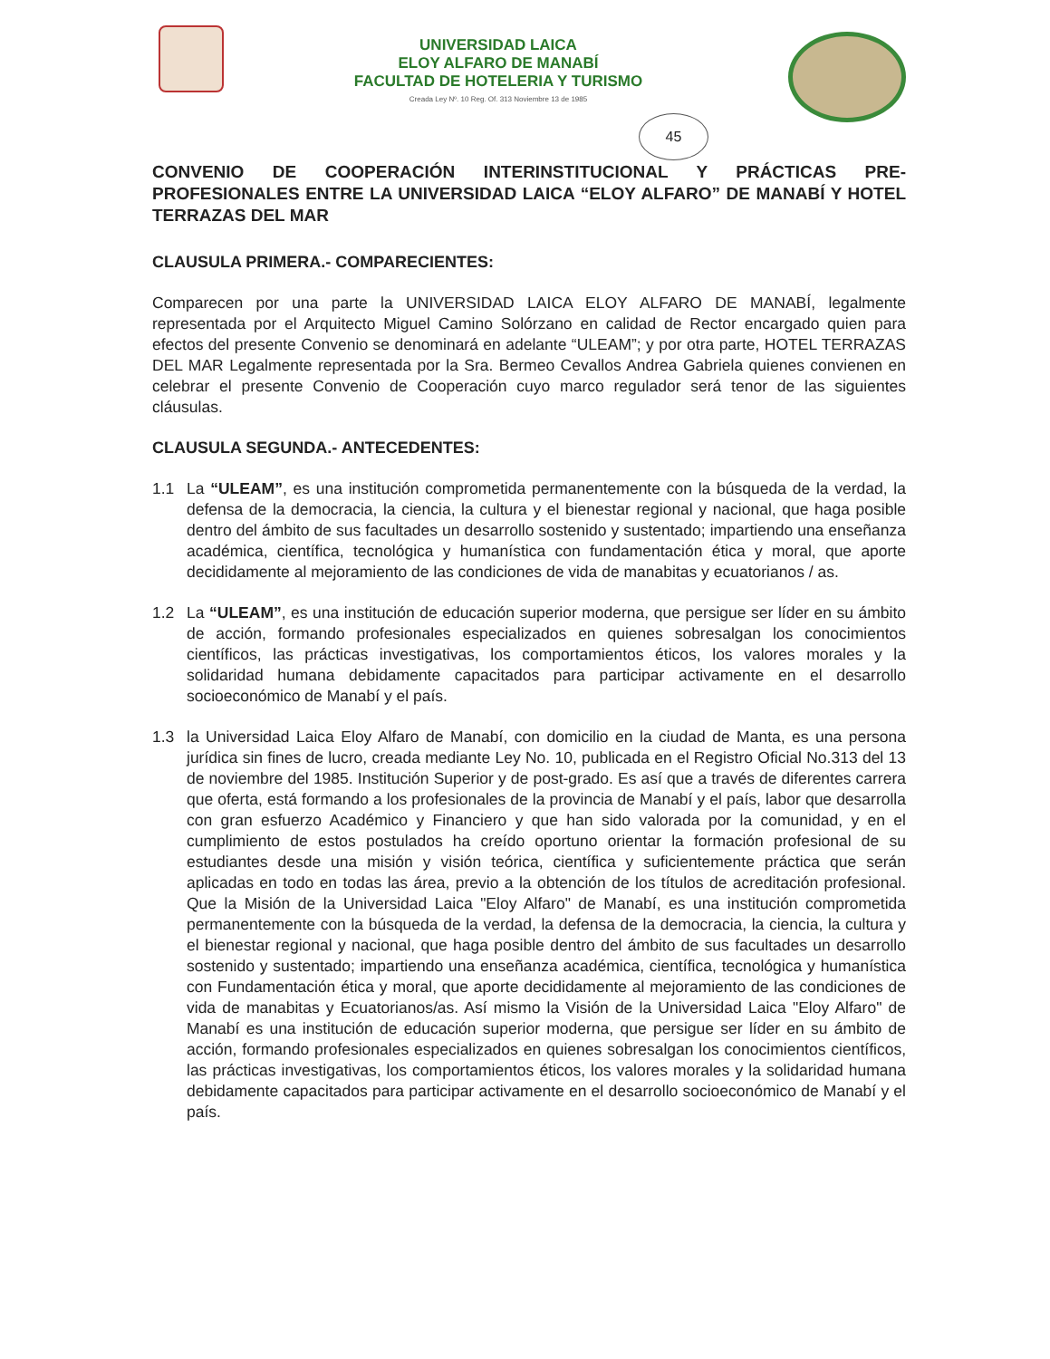UNIVERSIDAD LAICA
ELOY ALFARO DE MANABÍ
FACULTAD DE HOTELERIA Y TURISMO
Creada Ley Nº. 10 Reg. Of. 313 Noviembre 13 de 1985
45
CONVENIO DE COOPERACIÓN INTERINSTITUCIONAL Y PRÁCTICAS PRE-PROFESIONALES ENTRE LA UNIVERSIDAD LAICA “ELOY ALFARO” DE MANABÍ Y HOTEL TERRAZAS DEL MAR
CLAUSULA PRIMERA.- COMPARECIENTES:
Comparecen por una parte la UNIVERSIDAD LAICA ELOY ALFARO DE MANABÍ, legalmente representada por el Arquitecto Miguel Camino Solórzano en calidad de Rector encargado quien para efectos del presente Convenio se denominará en adelante “ULEAM”; y por otra parte, HOTEL TERRAZAS DEL MAR Legalmente representada por la Sra. Bermeo Cevallos Andrea Gabriela quienes convienen en celebrar el presente Convenio de Cooperación cuyo marco regulador será tenor de las siguientes cláusulas.
CLAUSULA SEGUNDA.- ANTECEDENTES:
1.1 La “ULEAM”, es una institución comprometida permanentemente con la búsqueda de la verdad, la defensa de la democracia, la ciencia, la cultura y el bienestar regional y nacional, que haga posible dentro del ámbito de sus facultades un desarrollo sostenido y sustentado; impartiendo una enseñanza académica, científica, tecnológica y humanística con fundamentación ética y moral, que aporte decididamente al mejoramiento de las condiciones de vida de manabitas y ecuatorianos / as.
1.2 La “ULEAM”, es una institución de educación superior moderna, que persigue ser líder en su ámbito de acción, formando profesionales especializados en quienes sobresalgan los conocimientos científicos, las prácticas investigativas, los comportamientos éticos, los valores morales y la solidaridad humana debidamente capacitados para participar activamente en el desarrollo socioeconómico de Manabí y el país.
1.3 la Universidad Laica Eloy Alfaro de Manabí, con domicilio en la ciudad de Manta, es una persona jurídica sin fines de lucro, creada mediante Ley No. 10, publicada en el Registro Oficial No.313 del 13 de noviembre del 1985. Institución Superior y de post-grado. Es así que a través de diferentes carrera que oferta, está formando a los profesionales de la provincia de Manabí y el país, labor que desarrolla con gran esfuerzo Académico y Financiero y que han sido valorada por la comunidad, y en el cumplimiento de estos postulados ha creído oportuno orientar la formación profesional de su estudiantes desde una misión y visión teórica, científica y suficientemente práctica que serán aplicadas en todo en todas las área, previo a la obtención de los títulos de acreditación profesional. Que la Misión de la Universidad Laica "Eloy Alfaro" de Manabí, es una institución comprometida permanentemente con la búsqueda de la verdad, la defensa de la democracia, la ciencia, la cultura y el bienestar regional y nacional, que haga posible dentro del ámbito de sus facultades un desarrollo sostenido y sustentado; impartiendo una enseñanza académica, científica, tecnológica y humanística con Fundamentación ética y moral, que aporte decididamente al mejoramiento de las condiciones de vida de manabitas y Ecuatorianos/as. Así mismo la Visión de la Universidad Laica "Eloy Alfaro" de Manabí es una institución de educación superior moderna, que persigue ser líder en su ámbito de acción, formando profesionales especializados en quienes sobresalgan los conocimientos científicos, las prácticas investigativas, los comportamientos éticos, los valores morales y la solidaridad humana debidamente capacitados para participar activamente en el desarrollo socioeconómico de Manabí y el país.